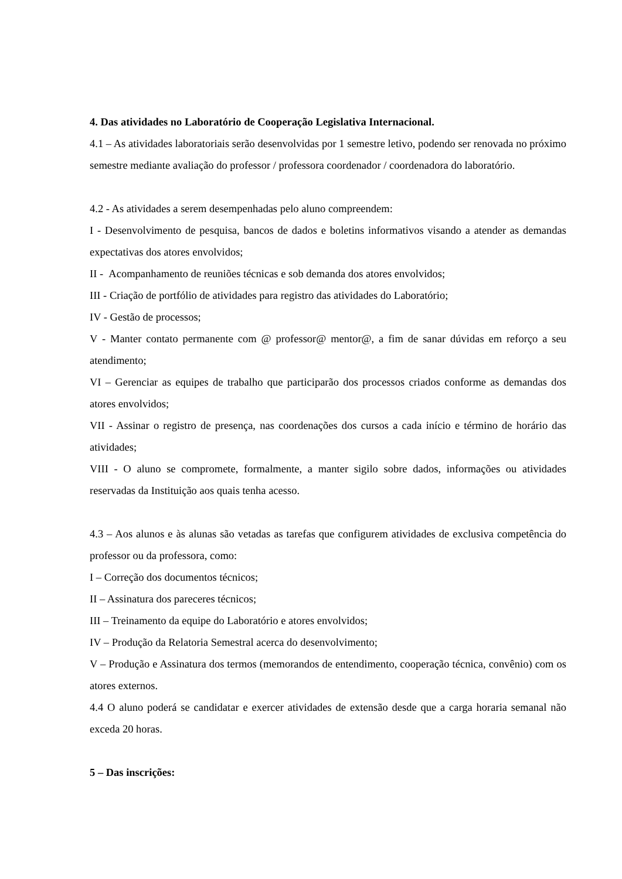4. Das atividades no Laboratório de Cooperação Legislativa Internacional.
4.1 – As atividades laboratoriais serão desenvolvidas por 1 semestre letivo, podendo ser renovada no próximo semestre mediante avaliação do professor / professora coordenador / coordenadora do laboratório.
4.2 - As atividades a serem desempenhadas pelo aluno compreendem:
I - Desenvolvimento de pesquisa, bancos de dados e boletins informativos visando a atender as demandas expectativas dos atores envolvidos;
II - Acompanhamento de reuniões técnicas e sob demanda dos atores envolvidos;
III - Criação de portfólio de atividades para registro das atividades do Laboratório;
IV - Gestão de processos;
V - Manter contato permanente com @ professor@ mentor@, a fim de sanar dúvidas em reforço a seu atendimento;
VI – Gerenciar as equipes de trabalho que participarão dos processos criados conforme as demandas dos atores envolvidos;
VII - Assinar o registro de presença, nas coordenações dos cursos a cada início e término de horário das atividades;
VIII - O aluno se compromete, formalmente, a manter sigilo sobre dados, informações ou atividades reservadas da Instituição aos quais tenha acesso.
4.3 – Aos alunos e às alunas são vetadas as tarefas que configurem atividades de exclusiva competência do professor ou da professora, como:
I – Correção dos documentos técnicos;
II – Assinatura dos pareceres técnicos;
III – Treinamento da equipe do Laboratório e atores envolvidos;
IV – Produção da Relatoria Semestral acerca do desenvolvimento;
V – Produção e Assinatura dos termos (memorandos de entendimento, cooperação técnica, convênio) com os atores externos.
4.4 O aluno poderá se candidatar e exercer atividades de extensão desde que a carga horaria semanal não exceda 20 horas.
5 – Das inscrições: